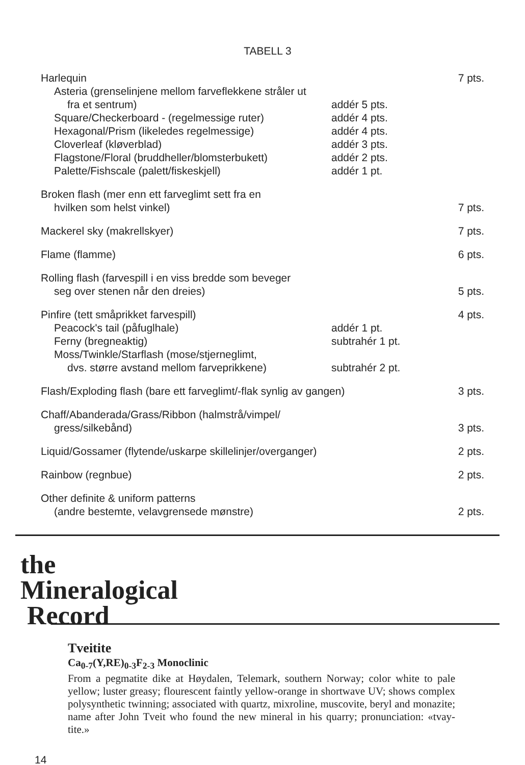TABELL 3
| Harlequin | | 7 pts. |
| Asteria (grenselinjene mellom farveflekkene stråler ut | | |
| fra et sentrum) | addér 5 pts. | |
| Square/Checkerboard - (regelmessige ruter) | addér 4 pts. | |
| Hexagonal/Prism (likeledes regelmessige) | addér 4 pts. | |
| Cloverleaf (kløverblad) | addér 3 pts. | |
| Flagstone/Floral (bruddheller/blomsterbukett) | addér 2 pts. | |
| Palette/Fishscale (palett/fiskeskjell) | addér 1 pt. | |
| Broken flash (mer enn ett farveglimt sett fra en | | |
| hvilken som helst vinkel) | | 7 pts. |
| Mackerel sky (makrellskyer) | | 7 pts. |
| Flame (flamme) | | 6 pts. |
| Rolling flash (farvespill i en viss bredde som beveger | | |
| seg over stenen når den dreies) | | 5 pts. |
| Pinfire (tett småprikket farvespill) | | 4 pts. |
| Peacock's tail (påfuglhale) | addér 1 pt. | |
| Ferny (bregneaktig) | subtrahér 1 pt. | |
| Moss/Twinkle/Starflash (mose/stjerneglimt, | | |
| dvs. større avstand mellom farveprikkene) | subtrahér 2 pt. | |
| Flash/Exploding flash (bare ett farveglimt/-flak synlig av gangen) | | 3 pts. |
| Chaff/Abanderada/Grass/Ribbon (halmstrå/vimpel/ | | |
| gress/silkebånd) | | 3 pts. |
| Liquid/Gossamer (flytende/uskarpe skillelinjer/overganger) | | 2 pts. |
| Rainbow (regnbue) | | 2 pts. |
| Other definite & uniform patterns | | |
| (andre bestemte, velavgrensede mønstre) | | 2 pts. |
the
Mineralogical
Record
Tveitite
Ca<sub>0-7</sub>(Y,RE)<sub>0-3</sub>F<sub>2-3</sub> Monoclinic
From a pegmatite dike at Høydalen, Telemark, southern Norway; color white to pale yellow; luster greasy; flourescent faintly yellow-orange in shortwave UV; shows complex polysynthetic twinning; associated with quartz, mixroline, muscovite, beryl and monazite; name after John Tveit who found the new mineral in his quarry; pronunciation: «tvay-tite.»
14